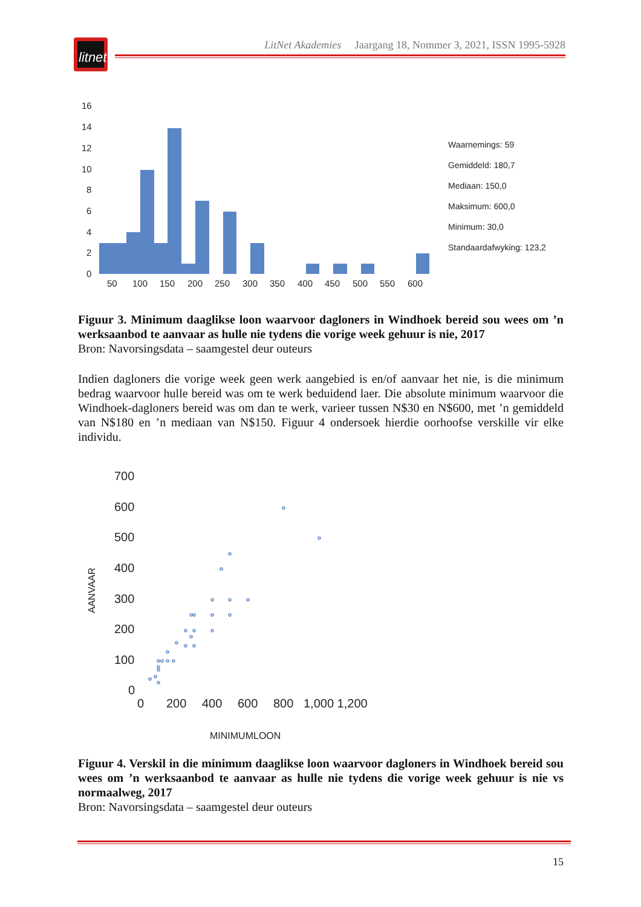litnet
LitNet Akademies Jaargang 18, Nommer 3, 2021, ISSN 1995-5928
16
14
12
10
8
6
4
2
0
50
100
150
200
250
300
350
400
450
500
550
600
Waarnemings: 59
Gemiddeld: 180,7
Mediaan: 150,0
Maksimum: 600,0
Minimum: 30,0
Standaardafwyking: 123,2
Figuur 3. Minimum daaglikse loon waarvoor dagloners in Windhoek bereid sou wees om ’n werksaanbod te aanvaar as hulle nie tydens die vorige week gehuur is nie, 2017
Bron: Navorsingsdata – saamgestel deur outeurs
Indien dagloners die vorige week geen werk aangebied is en/of aanvaar het nie, is die minimum bedrag waarvoor hulle bereid was om te werk beduidend laer. Die absolute minimum waarvoor die Windhoek-dagloners bereid was om dan te werk, varieer tussen N$30 en N$600, met ’n gemiddeld van N$180 en ’n mediaan van N$150. Figuur 4 ondersoek hierdie oorhoofse verskille vir elke individu.
700
600
500
400
300
200
100
0
0
200
400
600
800
1,000 1,200
MINIMUMLOON
AANVAAR
Figuur 4. Verskil in die minimum daaglikse loon waarvoor dagloners in Windhoek bereid sou wees om ’n werksaanbod te aanvaar as hulle nie tydens die vorige week gehuur is nie vs normaalweg, 2017
Bron: Navorsingsdata – saamgestel deur outeurs
15